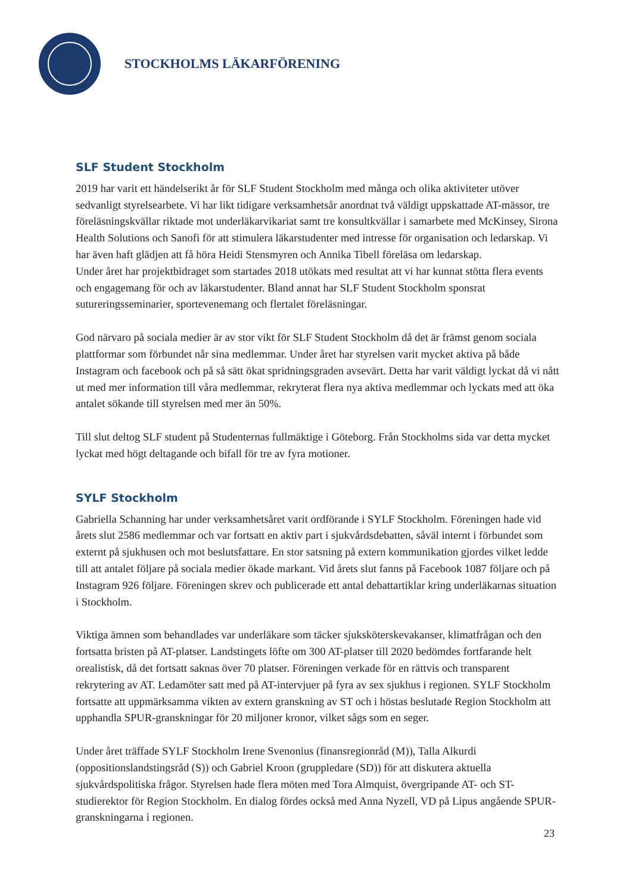STOCKHOLMS LÄKARFÖRENING
SLF Student Stockholm
2019 har varit ett händelserikt år för SLF Student Stockholm med många och olika aktiviteter utöver sedvanligt styrelsearbete. Vi har likt tidigare verksamhetsår anordnat två väldigt uppskattade AT-mässor, tre föreläsningskvällar riktade mot underläkarvikariat samt tre konsultkvällar i samarbete med McKinsey, Sirona Health Solutions och Sanofi för att stimulera läkarstudenter med intresse för organisation och ledarskap. Vi har även haft glädjen att få höra Heidi Stensmyren och Annika Tibell föreläsa om ledarskap.
Under året har projektbidraget som startades 2018 utökats med resultat att vi har kunnat stötta flera events och engagemang för och av läkarstudenter. Bland annat har SLF Student Stockholm sponsrat sutureringsseminarier, sportevenemang och flertalet föreläsningar.
God närvaro på sociala medier är av stor vikt för SLF Student Stockholm då det är främst genom sociala plattformar som förbundet når sina medlemmar. Under året har styrelsen varit mycket aktiva på både Instagram och facebook och på så sätt ökat spridningsgraden avsevärt. Detta har varit väldigt lyckat då vi nått ut med mer information till våra medlemmar, rekryterat flera nya aktiva medlemmar och lyckats med att öka antalet sökande till styrelsen med mer än 50%.
Till slut deltog SLF student på Studenternas fullmäktige i Göteborg. Från Stockholms sida var detta mycket lyckat med högt deltagande och bifall för tre av fyra motioner.
SYLF Stockholm
Gabriella Schanning har under verksamhetsåret varit ordförande i SYLF Stockholm. Föreningen hade vid årets slut 2586 medlemmar och var fortsatt en aktiv part i sjukvårdsdebatten, såväl internt i förbundet som externt på sjukhusen och mot beslutsfattare. En stor satsning på extern kommunikation gjordes vilket ledde till att antalet följare på sociala medier ökade markant. Vid årets slut fanns på Facebook 1087 följare och på Instagram 926 följare. Föreningen skrev och publicerade ett antal debattartiklar kring underläkarnas situation i Stockholm.
Viktiga ämnen som behandlades var underläkare som täcker sjuksköterskevakanser, klimatfrågan och den fortsatta bristen på AT-platser. Landstingets löfte om 300 AT-platser till 2020 bedömdes fortfarande helt orealistisk, då det fortsatt saknas över 70 platser. Föreningen verkade för en rättvis och transparent rekrytering av AT. Ledamöter satt med på AT-intervjuer på fyra av sex sjukhus i regionen. SYLF Stockholm fortsatte att uppmärksamma vikten av extern granskning av ST och i höstas beslutade Region Stockholm att upphandla SPUR-granskningar för 20 miljoner kronor, vilket sågs som en seger.
Under året träffade SYLF Stockholm Irene Svenonius (finansregionråd (M)), Talla Alkurdi (oppositionslandstingsråd (S)) och Gabriel Kroon (gruppledare (SD)) för att diskutera aktuella sjukvårdspolitiska frågor. Styrelsen hade flera möten med Tora Almquist, övergripande AT- och ST-studierektor för Region Stockholm. En dialog fördes också med Anna Nyzell, VD på Lipus angående SPUR-granskningarna i regionen.
23